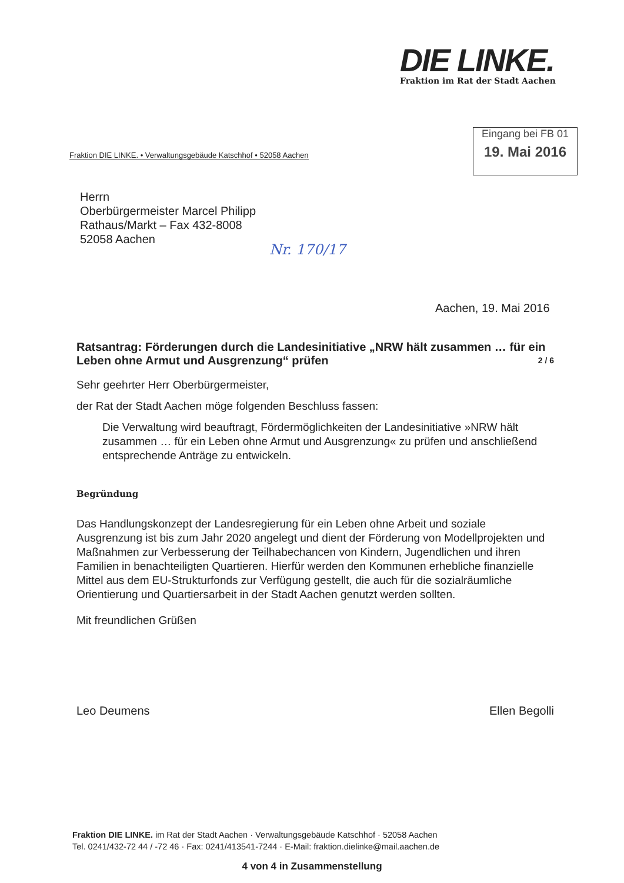DIE LINKE.
Fraktion im Rat der Stadt Aachen
Eingang bei FB 01
19. Mai 2016
Fraktion DIE LINKE. • Verwaltungsgebäude Katschhof • 52058 Aachen
Herrn
Oberbürgermeister Marcel Philipp
Rathaus/Markt – Fax 432-8008
52058 Aachen
Nr. 170/17
Aachen, 19. Mai 2016
Ratsantrag: Förderungen durch die Landesinitiative „NRW hält zusammen … für ein Leben ohne Armut und Ausgrenzung“ prüfen 2 / 6
Sehr geehrter Herr Oberbürgermeister,
der Rat der Stadt Aachen möge folgenden Beschluss fassen:
Die Verwaltung wird beauftragt, Fördermöglichkeiten der Landesinitiative »NRW hält zusammen … für ein Leben ohne Armut und Ausgrenzung« zu prüfen und anschließend entsprechende Anträge zu entwickeln.
Begründung
Das Handlungskonzept der Landesregierung für ein Leben ohne Arbeit und soziale Ausgrenzung ist bis zum Jahr 2020 angelegt und dient der Förderung von Modellprojekten und Maßnahmen zur Verbesserung der Teilhabechancen von Kindern, Jugendlichen und ihren Familien in benachteiligten Quartieren. Hierfür werden den Kommunen erhebliche finanzielle Mittel aus dem EU-Strukturfonds zur Verfügung gestellt, die auch für die sozialräumliche Orientierung und Quartiersarbeit in der Stadt Aachen genutzt werden sollten.
Mit freundlichen Grüßen
Leo Deumens Ellen Begolli
Fraktion DIE LINKE. im Rat der Stadt Aachen · Verwaltungsgebäude Katschhof · 52058 Aachen
Tel. 0241/432-72 44 / -72 46 · Fax: 0241/413541-7244 · E-Mail: fraktion.dielinke@mail.aachen.de
4 von 4 in Zusammenstellung